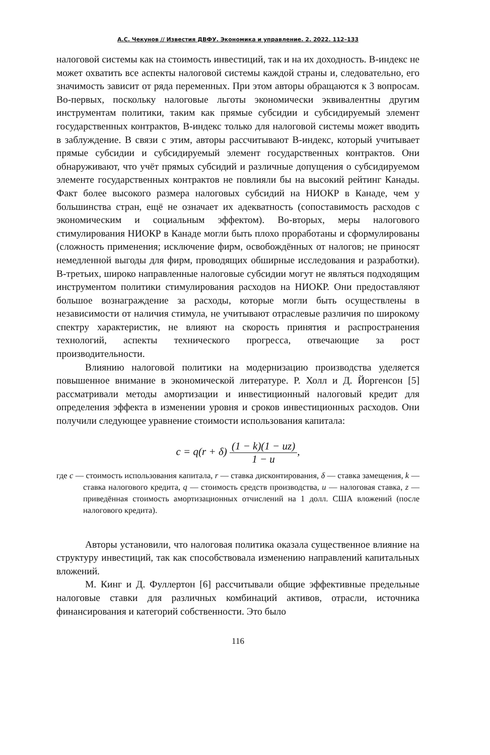А.С. Чекунов // Известия ДВФУ. Экономика и управление. 2. 2022. 112–133
налоговой системы как на стоимость инвестиций, так и на их доходность. B-индекс не может охватить все аспекты налоговой системы каждой страны и, следовательно, его значимость зависит от ряда переменных. При этом авторы обращаются к 3 вопросам. Во-первых, поскольку налоговые льготы экономически эквивалентны другим инструментам политики, таким как прямые субсидии и субсидируемый элемент государственных контрактов, B-индекс только для налоговой системы может вводить в заблуждение. В связи с этим, авторы рассчитывают B-индекс, который учитывает прямые субсидии и субсидируемый элемент государственных контрактов. Они обнаруживают, что учёт прямых субсидий и различные допущения о субсидируемом элементе государственных контрактов не повлияли бы на высокий рейтинг Канады. Факт более высокого размера налоговых субсидий на НИОКР в Канаде, чем у большинства стран, ещё не означает их адекватность (сопоставимость расходов с экономическим и социальным эффектом). Во-вторых, меры налогового стимулирования НИОКР в Канаде могли быть плохо проработаны и сформулированы (сложность применения; исключение фирм, освобождённых от налогов; не приносят немедленной выгоды для фирм, проводящих обширные исследования и разработки). В-третьих, широко направленные налоговые субсидии могут не являться подходящим инструментом политики стимулирования расходов на НИОКР. Они предоставляют большое вознаграждение за расходы, которые могли быть осуществлены в независимости от наличия стимула, не учитывают отраслевые различия по широкому спектру характеристик, не влияют на скорость принятия и распространения технологий, аспекты технического прогресса, отвечающие за рост производительности.
Влиянию налоговой политики на модернизацию производства уделяется повышенное внимание в экономической литературе. Р. Холл и Д. Йоргенсон [5] рассматривали методы амортизации и инвестиционный налоговый кредит для определения эффекта в изменении уровня и сроков инвестиционных расходов. Они получили следующее уравнение стоимости использования капитала:
c = q(r + δ) (1 − k)(1 − uz) 1 − u,
где c — стоимость использования капитала, r — ставка дисконтирования, δ — ставка замещения, k — ставка налогового кредита, q — стоимость средств производства, u — налоговая ставка, z — приведённая стоимость амортизационных отчислений на 1 долл. США вложений (после налогового кредита).
Авторы установили, что налоговая политика оказала существенное влияние на структуру инвестиций, так как способствовала изменению направлений капитальных вложений.
М. Кинг и Д. Фуллертон [6] рассчитывали общие эффективные предельные налоговые ставки для различных комбинаций активов, отрасли, источника финансирования и категорий собственности. Это было
116